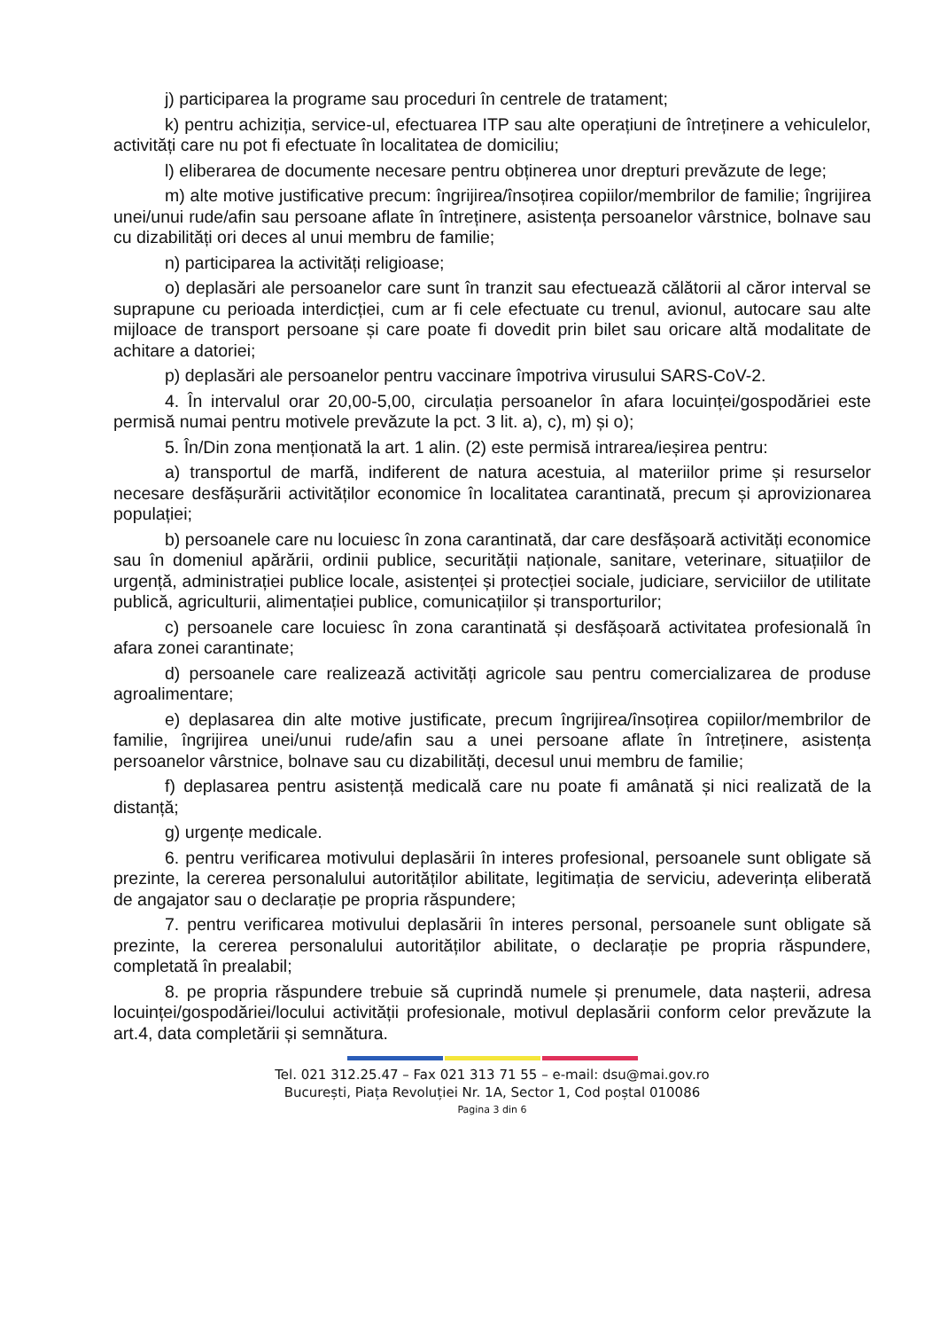j) participarea la programe sau proceduri în centrele de tratament;
k) pentru achiziția, service-ul, efectuarea ITP sau alte operațiuni de întreținere a vehiculelor, activități care nu pot fi efectuate în localitatea de domiciliu;
l) eliberarea de documente necesare pentru obținerea unor drepturi prevăzute de lege;
m) alte motive justificative precum: îngrijirea/însoțirea copiilor/membrilor de familie; îngrijirea unei/unui rude/afin sau persoane aflate în întreținere, asistența persoanelor vârstnice, bolnave sau cu dizabilități ori deces al unui membru de familie;
n) participarea la activități religioase;
o) deplasări ale persoanelor care sunt în tranzit sau efectuează călătorii al căror interval se suprapune cu perioada interdicției, cum ar fi cele efectuate cu trenul, avionul, autocare sau alte mijloace de transport persoane și care poate fi dovedit prin bilet sau oricare altă modalitate de achitare a datoriei;
p) deplasări ale persoanelor pentru vaccinare împotriva virusului SARS-CoV-2.
4. În intervalul orar 20,00-5,00, circulația persoanelor în afara locuinței/gospodăriei este permisă numai pentru motivele prevăzute la pct. 3 lit. a), c), m) și o);
5. În/Din zona menționată la art. 1 alin. (2) este permisă intrarea/ieșirea pentru:
a) transportul de marfă, indiferent de natura acestuia, al materiilor prime și resurselor necesare desfășurării activităților economice în localitatea carantinată, precum și aprovizionarea populației;
b) persoanele care nu locuiesc în zona carantinată, dar care desfășoară activități economice sau în domeniul apărării, ordinii publice, securității naționale, sanitare, veterinare, situațiilor de urgență, administrației publice locale, asistenței și protecției sociale, judiciare, serviciilor de utilitate publică, agriculturii, alimentației publice, comunicațiilor și transporturilor;
c) persoanele care locuiesc în zona carantinată și desfășoară activitatea profesională în afara zonei carantinate;
d) persoanele care realizează activități agricole sau pentru comercializarea de produse agroalimentare;
e) deplasarea din alte motive justificate, precum îngrijirea/însoțirea copiilor/membrilor de familie, îngrijirea unei/unui rude/afin sau a unei persoane aflate în întreținere, asistența persoanelor vârstnice, bolnave sau cu dizabilități, decesul unui membru de familie;
f) deplasarea pentru asistență medicală care nu poate fi amânată și nici realizată de la distanță;
g) urgențe medicale.
6. pentru verificarea motivului deplasării în interes profesional, persoanele sunt obligate să prezinte, la cererea personalului autorităților abilitate, legitimația de serviciu, adeverința eliberată de angajator sau o declarație pe propria răspundere;
7. pentru verificarea motivului deplasării în interes personal, persoanele sunt obligate să prezinte, la cererea personalului autorităților abilitate, o declarație pe propria răspundere, completată în prealabil;
8. pe propria răspundere trebuie să cuprindă numele și prenumele, data nașterii, adresa locuinței/gospodăriei/locului activității profesionale, motivul deplasării conform celor prevăzute la art.4, data completării și semnătura.
Tel. 021 312.25.47 – Fax 021 313 71 55 – e-mail: dsu@mai.gov.ro
București, Piața Revoluției Nr. 1A, Sector 1, Cod poștal 010086
Pagina 3 din 6